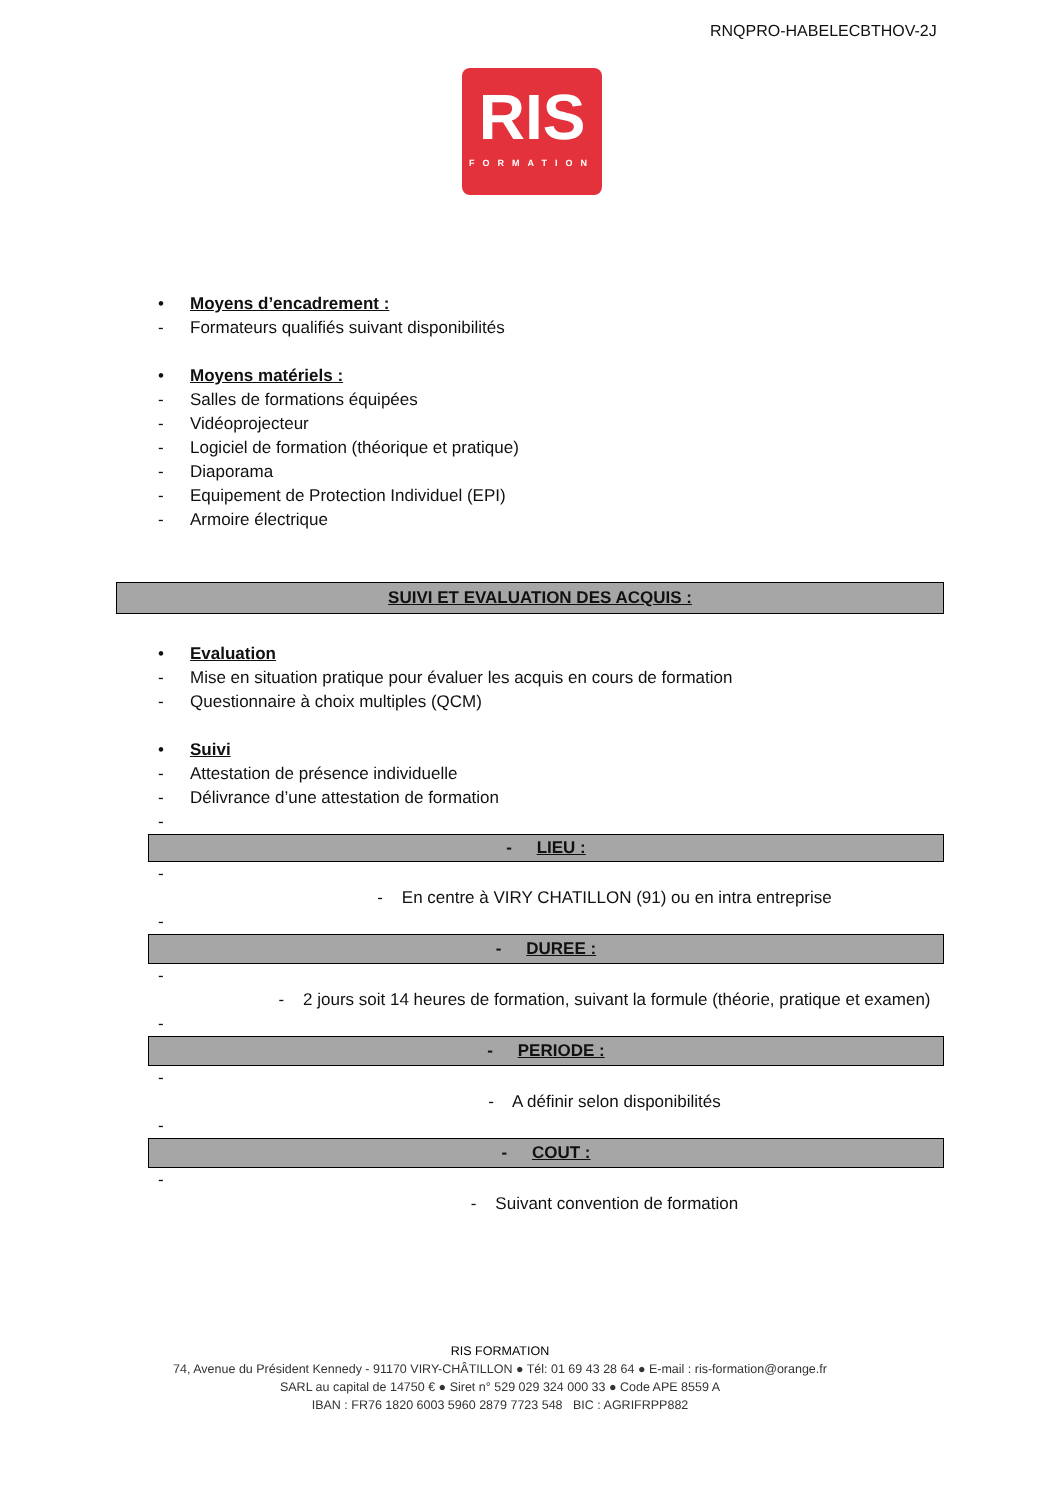RNQPRO-HABELECBTHOV-2J
RIS
FORMATION
• Moyens d’encadrement :
- Formateurs qualifiés suivant disponibilités
• Moyens matériels :
- Salles de formations équipées
- Vidéoprojecteur
- Logiciel de formation (théorique et pratique)
- Diaporama
- Equipement de Protection Individuel (EPI)
- Armoire électrique
SUIVI ET EVALUATION DES ACQUIS :
• Evaluation
- Mise en situation pratique pour évaluer les acquis en cours de formation
- Questionnaire à choix multiples (QCM)
• Suivi
- Attestation de présence individuelle
- Délivrance d’une attestation de formation
-
- LIEU :
-
- En centre à VIRY CHATILLON (91) ou en intra entreprise
-
- DUREE :
-
- 2 jours soit 14 heures de formation, suivant la formule (théorie, pratique et examen)
-
- PERIODE :
-
- A définir selon disponibilités
-
- COUT :
-
- Suivant convention de formation
RIS FORMATION
74, Avenue du Président Kennedy - 91170 VIRY-CHÂTILLON ● Tél: 01 69 43 28 64 ● E-mail : ris-formation@orange.fr
SARL au capital de 14750 € ● Siret n° 529 029 324 000 33 ● Code APE 8559 A
IBAN : FR76 1820 6003 5960 2879 7723 548 BIC : AGRIFRPP882